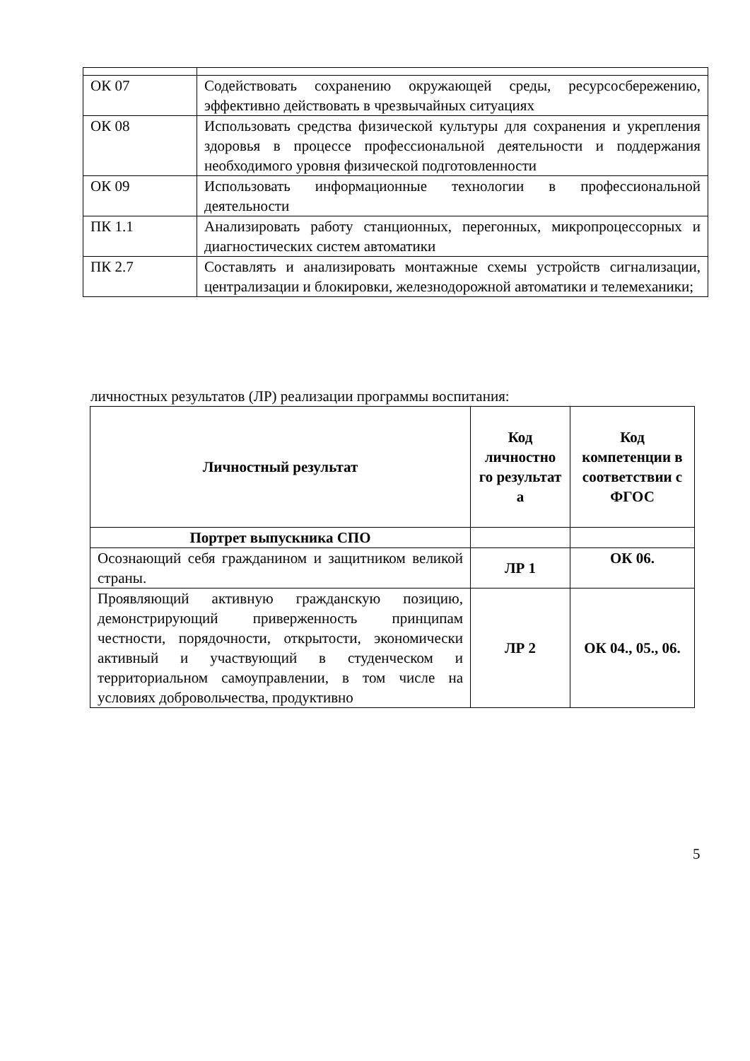| ОК 07 | Содействовать сохранению окружающей среды, ресурсосбережению, эффективно действовать в чрезвычайных ситуациях |
| ОК 08 | Использовать средства физической культуры для сохранения и укрепления здоровья в процессе профессиональной деятельности и поддержания необходимого уровня физической подготовленности |
| ОК 09 | Использовать информационные технологии в профессиональной деятельности |
| ПК 1.1 | Анализировать работу станционных, перегонных, микропроцессорных и диагностических систем автоматики |
| ПК 2.7 | Составлять и анализировать монтажные схемы устройств сигнализации, централизации и блокировки, железнодорожной автоматики и телемеханики; |
личностных результатов (ЛР) реализации программы воспитания:
| Личностный результат | Код личностно го результат а | Код компетенции в соответствии с ФГОС |
| --- | --- | --- |
| Портрет выпускника СПО | | |
| Осознающий себя гражданином и защитником великой страны. | ЛР 1 | ОК 06. |
| Проявляющий активную гражданскую позицию, демонстрирующий приверженность принципам честности, порядочности, открытости, экономически активный и участвующий в студенческом и территориальном самоуправлении, в том числе на условиях добровольчества, продуктивно | ЛР 2 | ОК 04., 05., 06. |
5